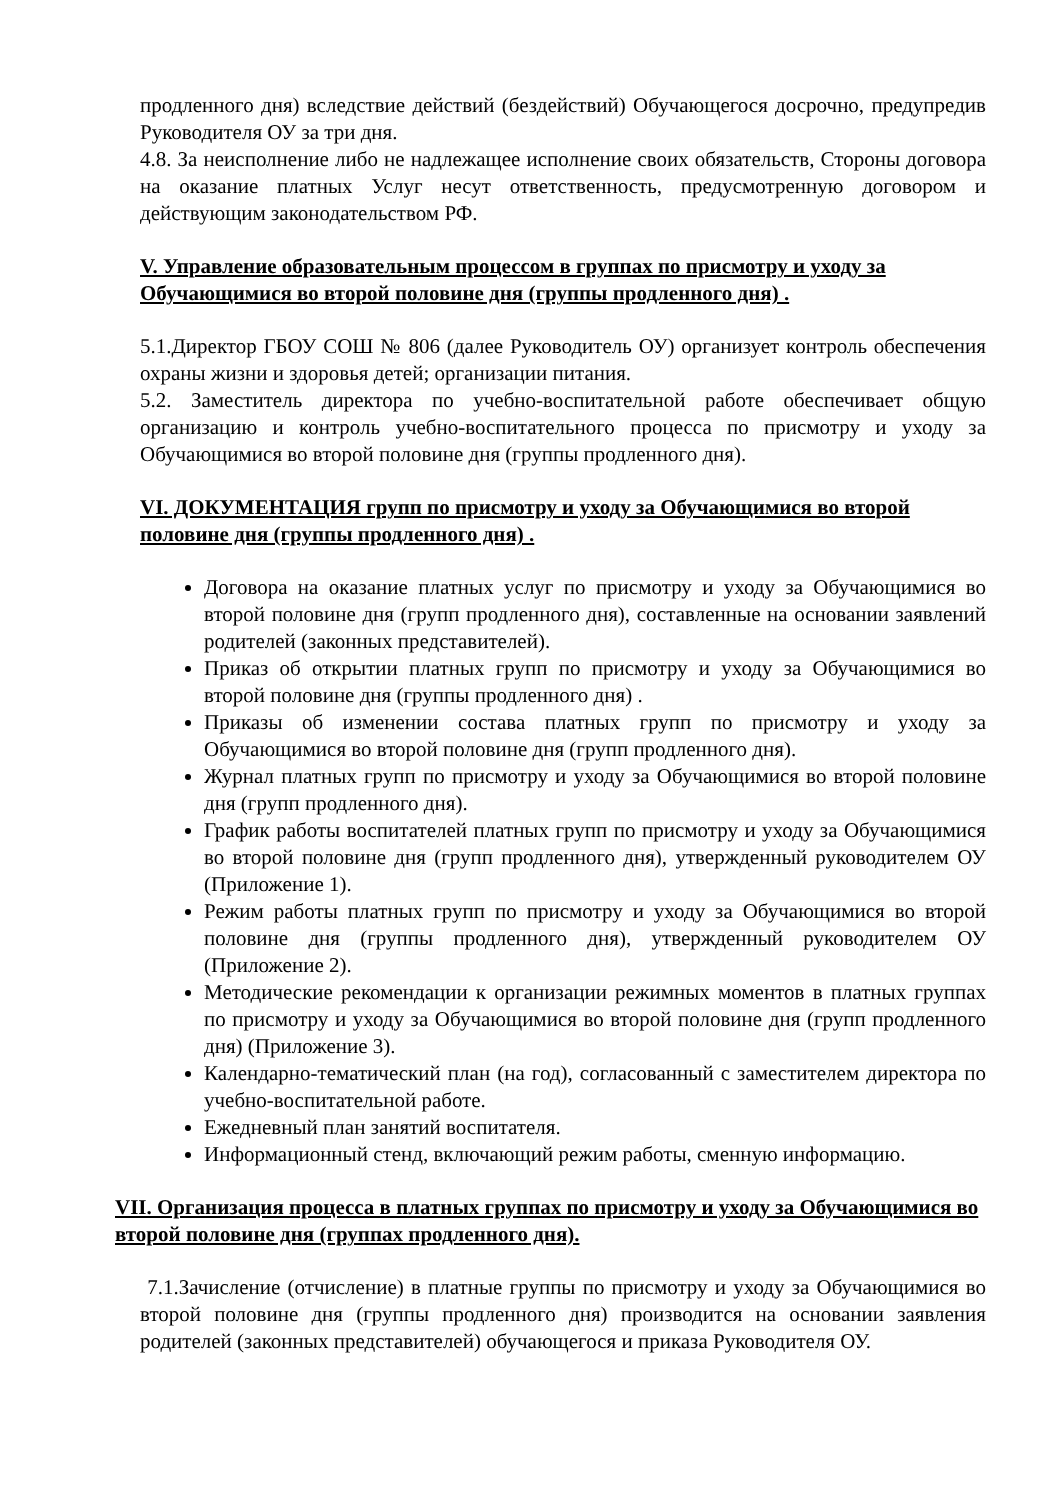продленного дня) вследствие действий (бездействий) Обучающегося досрочно, предупредив Руководителя ОУ за три дня.
4.8. За неисполнение либо не надлежащее исполнение своих обязательств, Стороны договора на оказание платных Услуг несут ответственность, предусмотренную договором и действующим законодательством РФ.
V. Управление образовательным процессом в группах по присмотру и уходу за Обучающимися во второй половине дня (группы продленного дня) .
5.1.Директор ГБОУ СОШ № 806 (далее Руководитель ОУ) организует контроль обеспечения охраны жизни и здоровья детей; организации питания.
5.2. Заместитель директора по учебно-воспитательной работе обеспечивает общую организацию и контроль учебно-воспитательного процесса по присмотру и уходу за Обучающимися во второй половине дня (группы продленного дня).
VI. ДОКУМЕНТАЦИЯ групп по присмотру и уходу за Обучающимися во второй половине дня (группы продленного дня) .
Договора на оказание платных услуг по присмотру и уходу за Обучающимися во второй половине дня (групп продленного дня), составленные на основании заявлений родителей (законных представителей).
Приказ об открытии платных групп по присмотру и уходу за Обучающимися во второй половине дня (группы продленного дня) .
Приказы об изменении состава платных групп по присмотру и уходу за Обучающимися во второй половине дня (групп продленного дня).
Журнал платных групп по присмотру и уходу за Обучающимися во второй половине дня (групп продленного дня).
График работы воспитателей платных групп по присмотру и уходу за Обучающимися во второй половине дня (групп продленного дня), утвержденный руководителем ОУ (Приложение 1).
Режим работы платных групп по присмотру и уходу за Обучающимися во второй половине дня (группы продленного дня), утвержденный руководителем ОУ (Приложение 2).
Методические рекомендации к организации режимных моментов в платных группах по присмотру и уходу за Обучающимися во второй половине дня (групп продленного дня) (Приложение 3).
Календарно-тематический план (на год), согласованный с заместителем директора по учебно-воспитательной работе.
Ежедневный план занятий воспитателя.
Информационный стенд, включающий режим работы, сменную информацию.
VII. Организация процесса в платных группах по присмотру и уходу за Обучающимися во второй половине дня (группах продленного дня).
7.1.Зачисление (отчисление) в платные группы по присмотру и уходу за Обучающимися во второй половине дня (группы продленного дня) производится на основании заявления родителей (законных представителей) обучающегося и приказа Руководителя ОУ.